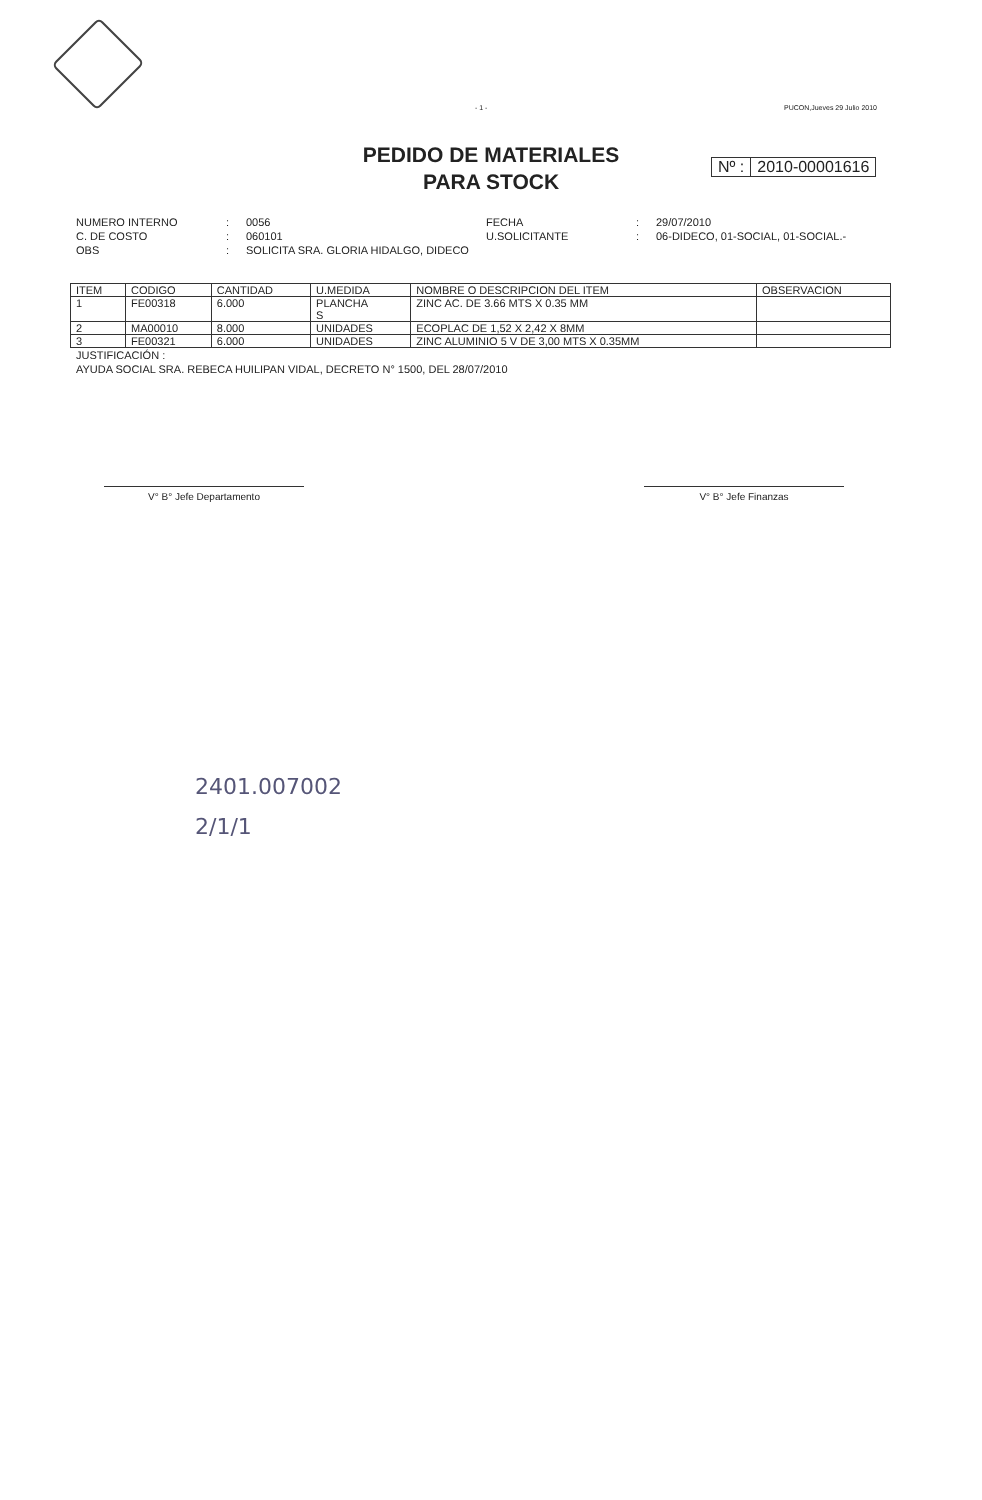- 1 - PUCON,Jueves 29 Julio 2010
PEDIDO DE MATERIALES
PARA STOCK
Nº : 2010-00001616
NUMERO INTERNO: 0056 FECHA: 29/07/2010 C. DE COSTO: 060101 U.SOLICITANTE: 06-DIDECO, 01-SOCIAL, 01-SOCIAL.- OBS: SOLICITA SRA. GLORIA HIDALGO, DIDECO
| ITEM | CODIGO | CANTIDAD | U.MEDIDA | NOMBRE O DESCRIPCION DEL ITEM | OBSERVACION |
| --- | --- | --- | --- | --- | --- |
| 1 | FE00318 | 6.000 | PLANCHA S | ZINC AC. DE 3.66 MTS X 0.35 MM | |
| 2 | MA00010 | 8.000 | UNIDADES | ECOPLAC DE 1,52 X 2,42 X 8MM | |
| 3 | FE00321 | 6.000 | UNIDADES | ZINC ALUMINIO 5 V DE 3,00 MTS X 0.35MM | |
JUSTIFICACIÓN :
AYUDA SOCIAL SRA. REBECA HUILIPAN VIDAL, DECRETO N° 1500, DEL 28/07/2010
V° B° Jefe Departamento V° B° Jefe Finanzas
2401.007002
2/1/1